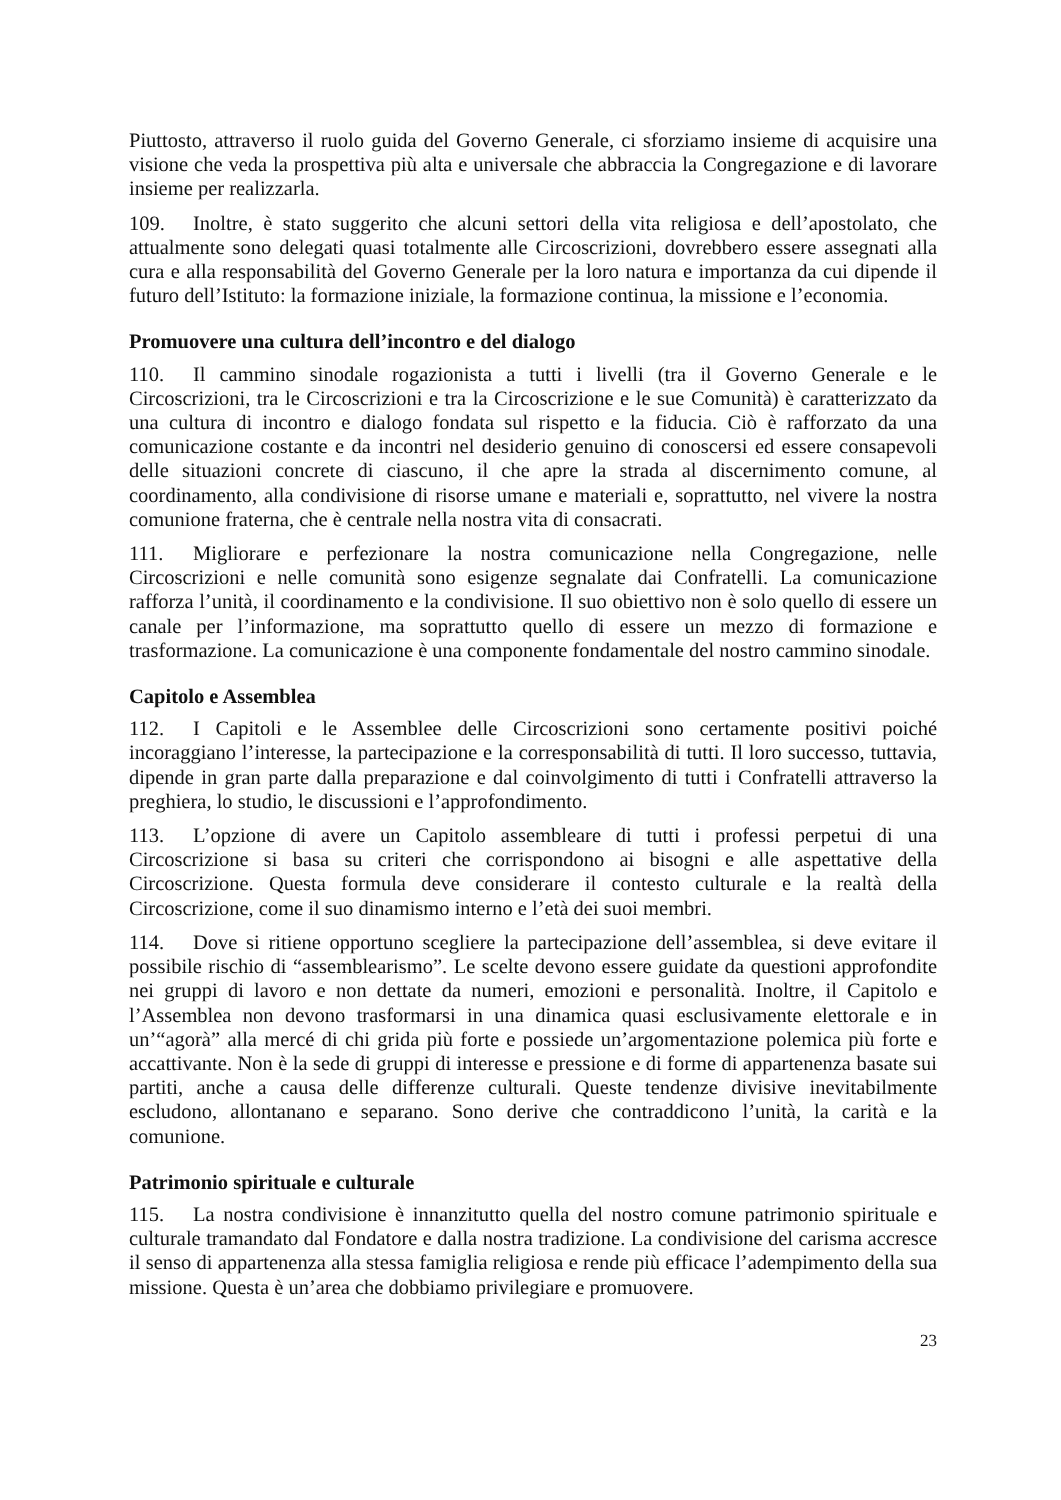Piuttosto, attraverso il ruolo guida del Governo Generale, ci sforziamo insieme di acquisire una visione che veda la prospettiva più alta e universale che abbraccia la Congregazione e di lavorare insieme per realizzarla.
109. Inoltre, è stato suggerito che alcuni settori della vita religiosa e dell’apostolato, che attualmente sono delegati quasi totalmente alle Circoscrizioni, dovrebbero essere assegnati alla cura e alla responsabilità del Governo Generale per la loro natura e importanza da cui dipende il futuro dell’Istituto: la formazione iniziale, la formazione continua, la missione e l’economia.
Promuovere una cultura dell’incontro e del dialogo
110. Il cammino sinodale rogazionista a tutti i livelli (tra il Governo Generale e le Circoscrizioni, tra le Circoscrizioni e tra la Circoscrizione e le sue Comunità) è caratterizzato da una cultura di incontro e dialogo fondata sul rispetto e la fiducia. Ciò è rafforzato da una comunicazione costante e da incontri nel desiderio genuino di conoscersi ed essere consapevoli delle situazioni concrete di ciascuno, il che apre la strada al discernimento comune, al coordinamento, alla condivisione di risorse umane e materiali e, soprattutto, nel vivere la nostra comunione fraterna, che è centrale nella nostra vita di consacrati.
111. Migliorare e perfezionare la nostra comunicazione nella Congregazione, nelle Circoscrizioni e nelle comunità sono esigenze segnalate dai Confratelli. La comunicazione rafforza l’unità, il coordinamento e la condivisione. Il suo obiettivo non è solo quello di essere un canale per l’informazione, ma soprattutto quello di essere un mezzo di formazione e trasformazione. La comunicazione è una componente fondamentale del nostro cammino sinodale.
Capitolo e Assemblea
112. I Capitoli e le Assemblee delle Circoscrizioni sono certamente positivi poiché incoraggiano l’interesse, la partecipazione e la corresponsabilità di tutti. Il loro successo, tuttavia, dipende in gran parte dalla preparazione e dal coinvolgimento di tutti i Confratelli attraverso la preghiera, lo studio, le discussioni e l’approfondimento.
113. L’opzione di avere un Capitolo assembleare di tutti i professi perpetui di una Circoscrizione si basa su criteri che corrispondono ai bisogni e alle aspettative della Circoscrizione. Questa formula deve considerare il contesto culturale e la realtà della Circoscrizione, come il suo dinamismo interno e l’età dei suoi membri.
114. Dove si ritiene opportuno scegliere la partecipazione dell’assemblea, si deve evitare il possibile rischio di “assemblearismo”. Le scelte devono essere guidate da questioni approfondite nei gruppi di lavoro e non dettate da numeri, emozioni e personalità. Inoltre, il Capitolo e l’Assemblea non devono trasformarsi in una dinamica quasi esclusivamente elettorale e in un’“agorà” alla mercé di chi grida più forte e possiede un’argomentazione polemica più forte e accattivante. Non è la sede di gruppi di interesse e pressione e di forme di appartenenza basate sui partiti, anche a causa delle differenze culturali. Queste tendenze divisive inevitabilmente escludono, allontanano e separano. Sono derive che contraddicono l’unità, la carità e la comunione.
Patrimonio spirituale e culturale
115. La nostra condivisione è innanzitutto quella del nostro comune patrimonio spirituale e culturale tramandato dal Fondatore e dalla nostra tradizione. La condivisione del carisma accresce il senso di appartenenza alla stessa famiglia religiosa e rende più efficace l’adempimento della sua missione. Questa è un’area che dobbiamo privilegiare e promuovere.
23